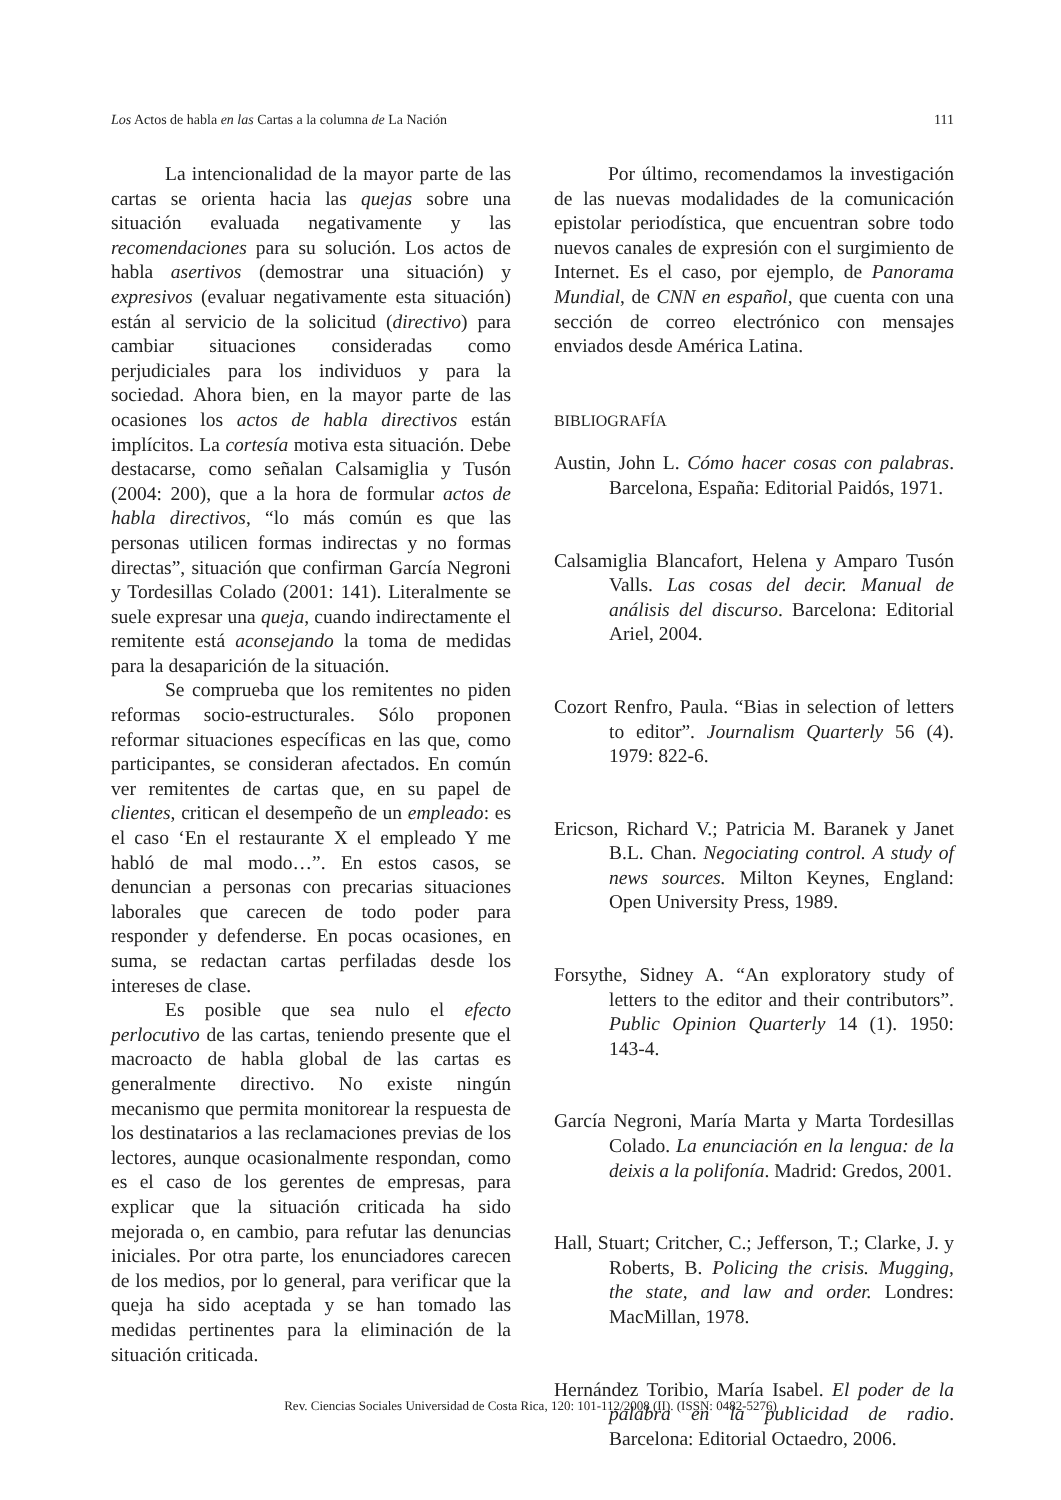Los Actos de habla en las Cartas a la columna de La Nación 111
La intencionalidad de la mayor parte de las cartas se orienta hacia las quejas sobre una situación evaluada negativamente y las recomendaciones para su solución. Los actos de habla asertivos (demostrar una situación) y expresivos (evaluar negativamente esta situación) están al servicio de la solicitud (directivo) para cambiar situaciones consideradas como perjudiciales para los individuos y para la sociedad. Ahora bien, en la mayor parte de las ocasiones los actos de habla directivos están implícitos. La cortesía motiva esta situación. Debe destacarse, como señalan Calsamiglia y Tusón (2004: 200), que a la hora de formular actos de habla directivos, “lo más común es que las personas utilicen formas indirectas y no formas directas”, situación que confirman García Negroni y Tordesillas Colado (2001: 141). Literalmente se suele expresar una queja, cuando indirectamente el remitente está aconsejando la toma de medidas para la desaparición de la situación.
Se comprueba que los remitentes no piden reformas socio-estructurales. Sólo proponen reformar situaciones específicas en las que, como participantes, se consideran afectados. En común ver remitentes de cartas que, en su papel de clientes, critican el desempeño de un empleado: es el caso ‘En el restaurante X el empleado Y me habló de mal modo…”. En estos casos, se denuncian a personas con precarias situaciones laborales que carecen de todo poder para responder y defenderse. En pocas ocasiones, en suma, se redactan cartas perfiladas desde los intereses de clase.
Es posible que sea nulo el efecto perlocutivo de las cartas, teniendo presente que el macroacto de habla global de las cartas es generalmente directivo. No existe ningún mecanismo que permita monitorear la respuesta de los destinatarios a las reclamaciones previas de los lectores, aunque ocasionalmente respondan, como es el caso de los gerentes de empresas, para explicar que la situación criticada ha sido mejorada o, en cambio, para refutar las denuncias iniciales. Por otra parte, los enunciadores carecen de los medios, por lo general, para verificar que la queja ha sido aceptada y se han tomado las medidas pertinentes para la eliminación de la situación criticada.
Por último, recomendamos la investigación de las nuevas modalidades de la comunicación epistolar periodística, que encuentran sobre todo nuevos canales de expresión con el surgimiento de Internet. Es el caso, por ejemplo, de Panorama Mundial, de CNN en español, que cuenta con una sección de correo electrónico con mensajes enviados desde América Latina.
BIBLIOGRAFÍA
Austin, John L. Cómo hacer cosas con palabras. Barcelona, España: Editorial Paidós, 1971.
Calsamiglia Blancafort, Helena y Amparo Tusón Valls. Las cosas del decir. Manual de análisis del discurso. Barcelona: Editorial Ariel, 2004.
Cozort Renfro, Paula. “Bias in selection of letters to editor”. Journalism Quarterly 56 (4). 1979: 822-6.
Ericson, Richard V.; Patricia M. Baranek y Janet B.L. Chan. Negociating control. A study of news sources. Milton Keynes, England: Open University Press, 1989.
Forsythe, Sidney A. “An exploratory study of letters to the editor and their contributors”. Public Opinion Quarterly 14 (1). 1950: 143-4.
García Negroni, María Marta y Marta Tordesillas Colado. La enunciación en la lengua: de la deixis a la polifonía. Madrid: Gredos, 2001.
Hall, Stuart; Critcher, C.; Jefferson, T.; Clarke, J. y Roberts, B. Policing the crisis. Mugging, the state, and law and order. Londres: MacMillan, 1978.
Hernández Toribio, María Isabel. El poder de la palabra en la publicidad de radio. Barcelona: Editorial Octaedro, 2006.
Rev. Ciencias Sociales Universidad de Costa Rica, 120: 101-112/2008 (II). (ISSN: 0482-5276)